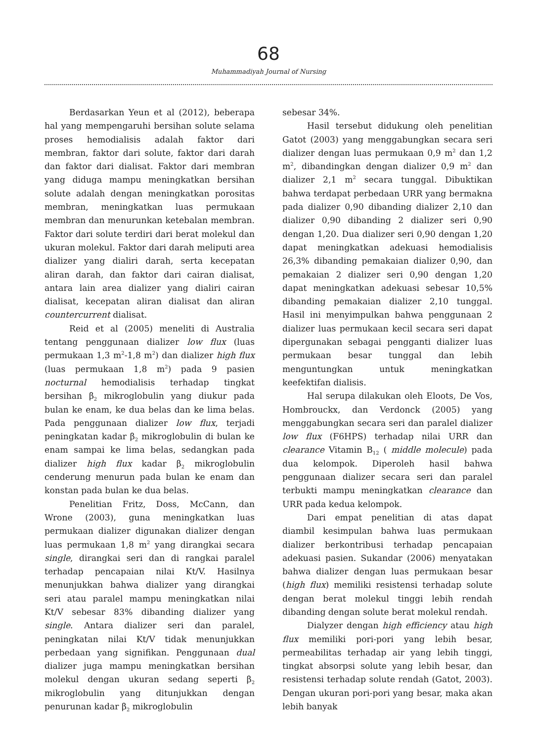68
Muhammadiyah Journal of Nursing
Berdasarkan Yeun et al (2012), beberapa hal yang mempengaruhi bersihan solute selama proses hemodialisis adalah faktor dari membran, faktor dari solute, faktor dari darah dan faktor dari dialisat. Faktor dari membran yang diduga mampu meningkatkan bersihan solute adalah dengan meningkatkan porositas membran, meningkatkan luas permukaan membran dan menurunkan ketebalan membran. Faktor dari solute terdiri dari berat molekul dan ukuran molekul. Faktor dari darah meliputi area dializer yang dialiri darah, serta kecepatan aliran darah, dan faktor dari cairan dialisat, antara lain area dializer yang dialiri cairan dialisat, kecepatan aliran dialisat dan aliran countercurrent dialisat.
Reid et al (2005) meneliti di Australia tentang penggunaan dializer low flux (luas permukaan 1,3 m<sup>2</sup>-1,8 m<sup>2</sup>) dan dializer high flux (luas permukaan 1,8 m<sup>2</sup>) pada 9 pasien nocturnal hemodialisis terhadap tingkat bersihan β<sub>2</sub> mikroglobulin yang diukur pada bulan ke enam, ke dua belas dan ke lima belas. Pada penggunaan dializer low flux, terjadi peningkatan kadar β<sub>2</sub> mikroglobulin di bulan ke enam sampai ke lima belas, sedangkan pada dializer high flux kadar β<sub>2</sub> mikroglobulin cenderung menurun pada bulan ke enam dan konstan pada bulan ke dua belas.
Penelitian Fritz, Doss, McCann, dan Wrone (2003), guna meningkatkan luas permukaan dializer digunakan dializer dengan luas permukaan 1,8 m<sup>2</sup> yang dirangkai secara single, dirangkai seri dan di rangkai paralel terhadap pencapaian nilai Kt/V. Hasilnya menunjukkan bahwa dializer yang dirangkai seri atau paralel mampu meningkatkan nilai Kt/V sebesar 83% dibanding dializer yang single. Antara dializer seri dan paralel, peningkatan nilai Kt/V tidak menunjukkan perbedaan yang signifikan. Penggunaan dual dializer juga mampu meningkatkan bersihan molekul dengan ukuran sedang seperti β<sub>2</sub> mikroglobulin yang ditunjukkan dengan penurunan kadar β<sub>2</sub> mikroglobulin
sebesar 34%.
Hasil tersebut didukung oleh penelitian Gatot (2003) yang menggabungkan secara seri dializer dengan luas permukaan 0,9 m<sup>2</sup> dan 1,2 m<sup>2</sup>, dibandingkan dengan dializer 0,9 m<sup>2</sup> dan dializer 2,1 m<sup>2</sup> secara tunggal. Dibuktikan bahwa terdapat perbedaan URR yang bermakna pada dializer 0,90 dibanding dializer 2,10 dan dializer 0,90 dibanding 2 dializer seri 0,90 dengan 1,20. Dua dializer seri 0,90 dengan 1,20 dapat meningkatkan adekuasi hemodialisis 26,3% dibanding pemakaian dializer 0,90, dan pemakaian 2 dializer seri 0,90 dengan 1,20 dapat meningkatkan adekuasi sebesar 10,5% dibanding pemakaian dializer 2,10 tunggal. Hasil ini menyimpulkan bahwa penggunaan 2 dializer luas permukaan kecil secara seri dapat dipergunakan sebagai pengganti dializer luas permukaan besar tunggal dan lebih menguntungkan untuk meningkatkan keefektifan dialisis.
Hal serupa dilakukan oleh Eloots, De Vos, Hombrouckx, dan Verdonck (2005) yang menggabungkan secara seri dan paralel dializer low flux (F6HPS) terhadap nilai URR dan clearance Vitamin B<sub>12</sub> ( middle molecule) pada dua kelompok. Diperoleh hasil bahwa penggunaan dializer secara seri dan paralel terbukti mampu meningkatkan clearance dan URR pada kedua kelompok.
Dari empat penelitian di atas dapat diambil kesimpulan bahwa luas permukaan dializer berkontribusi terhadap pencapaian adekuasi pasien. Sukandar (2006) menyatakan bahwa dializer dengan luas permukaan besar (high flux) memiliki resistensi terhadap solute dengan berat molekul tinggi lebih rendah dibanding dengan solute berat molekul rendah.
Dialyzer dengan high efficiency atau high flux memiliki pori-pori yang lebih besar, permeabilitas terhadap air yang lebih tinggi, tingkat absorpsi solute yang lebih besar, dan resistensi terhadap solute rendah (Gatot, 2003). Dengan ukuran pori-pori yang besar, maka akan lebih banyak